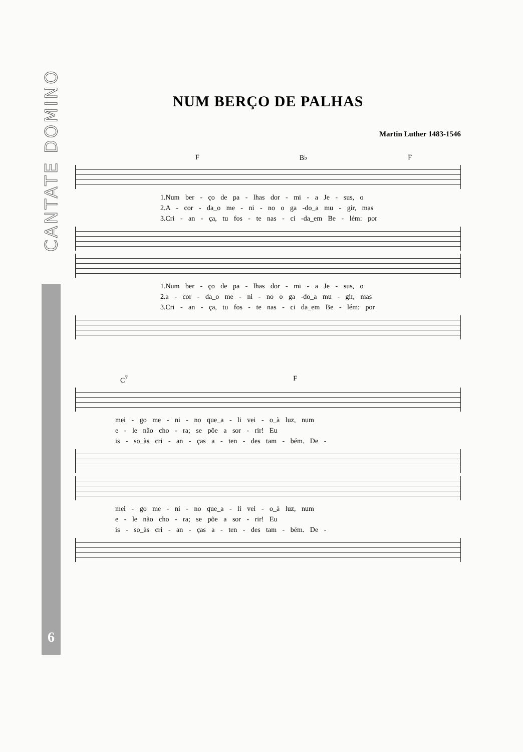CANTATE DOMINO
6
NUM BERÇO DE PALHAS
Martin Luther 1483-1546
F B♭ F
1.Num ber - ço de pa - lhas dor - mi - a Je - sus, o
2.A - cor - da_o me - ni - no o ga -do_a mu - gir, mas
3.Cri - an - ça, tu fos - te nas - ci -da_em Be - lém: por
1.Num ber - ço de pa - lhas dor - mi - a Je - sus, o
2.a - cor - da_o me - ni - no o ga -do_a mu - gir, mas
3.Cri - an - ça, tu fos - te nas - ci da_em Be - lém: por
C<sup>7</sup> F
mei - go me - ni - no que_a - li vei - o_à luz, num
e - le não cho - ra; se põe a sor - rir! Eu
is - so_às cri - an - ças a - ten - des tam - bém. De -
mei - go me - ni - no que_a - li vei - o_à luz, num
e - le não cho - ra; se põe a sor - rir! Eu
is - so_às cri - an - ças a - ten - des tam - bém. De -